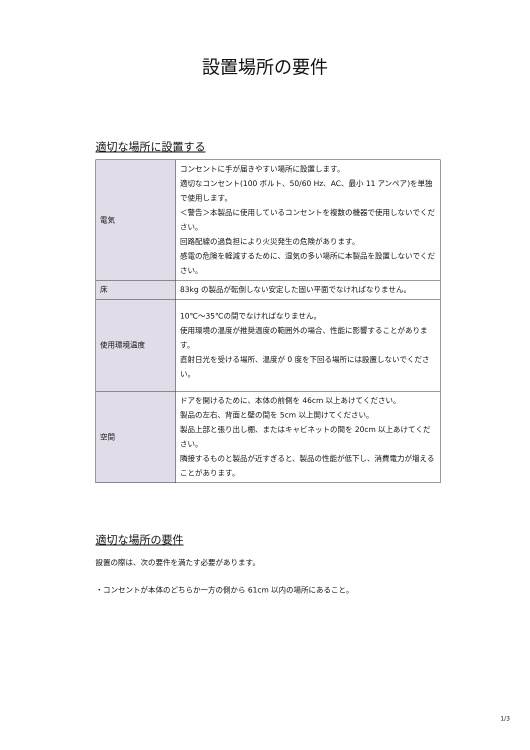設置場所の要件
適切な場所に設置する
| 電気 | コンセントに手が届きやすい場所に設置します。 適切なコンセント(100 ボルト、50/60 Hz、AC、最小 11 アンペア)を単独で使用します。 ＜警告＞本製品に使用しているコンセントを複数の機器で使用しないでください。 回路配線の過負担により火災発生の危険があります。 感電の危険を軽減するために、湿気の多い場所に本製品を設置しないでください。 |
| 床 | 83kg の製品が転倒しない安定した固い平面でなければなりません。 |
| 使用環境温度 | 10℃～35℃の間でなければなりません。 使用環境の温度が推奨温度の範囲外の場合、性能に影響することがあります。 直射日光を受ける場所、温度が 0 度を下回る場所には設置しないでください。 |
| 空間 | ドアを開けるために、本体の前側を 46cm 以上あけてください。 製品の左右、背面と壁の間を 5cm 以上開けてください。 製品上部と張り出し棚、またはキャビネットの間を 20cm 以上あけてください。 隣接するものと製品が近すぎると、製品の性能が低下し、消費電力が増えることがあります。 |
適切な場所の要件
設置の際は、次の要件を満たす必要があります。
・コンセントが本体のどちらか一方の側から 61cm 以内の場所にあること。
1/3